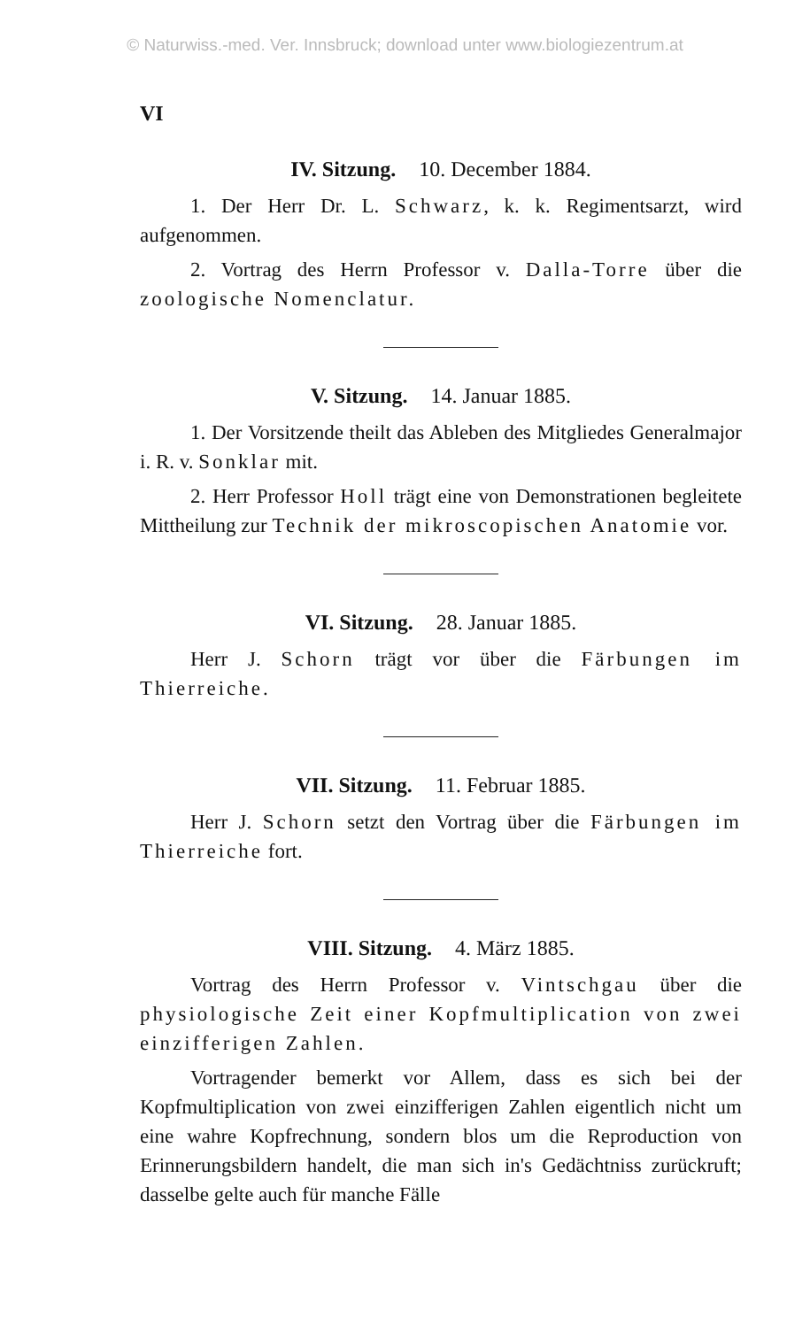© Naturwiss.-med. Ver. Innsbruck; download unter www.biologiezentrum.at
VI
IV. Sitzung. 10. December 1884.
1. Der Herr Dr. L. Schwarz, k. k. Regimentsarzt, wird aufgenommen.
2. Vortrag des Herrn Professor v. Dalla-Torre über die zoologische Nomenclatur.
V. Sitzung. 14. Januar 1885.
1. Der Vorsitzende theilt das Ableben des Mitgliedes Generalmajor i. R. v. Sonklar mit.
2. Herr Professor Holl trägt eine von Demonstrationen begleitete Mittheilung zur Technik der mikroscopischen Anatomie vor.
VI. Sitzung. 28. Januar 1885.
Herr J. Schorn trägt vor über die Färbungen im Thierreiche.
VII. Sitzung. 11. Februar 1885.
Herr J. Schorn setzt den Vortrag über die Färbungen im Thierreiche fort.
VIII. Sitzung. 4. März 1885.
Vortrag des Herrn Professor v. Vintschgau über die physiologische Zeit einer Kopfmultiplication von zwei einzifferigen Zahlen.
Vortragender bemerkt vor Allem, dass es sich bei der Kopfmultiplication von zwei einzifferigen Zahlen eigentlich nicht um eine wahre Kopfrechnung, sondern blos um die Reproduction von Erinnerungsbildern handelt, die man sich in's Gedächtniss zurückruft; dasselbe gelte auch für manche Fälle